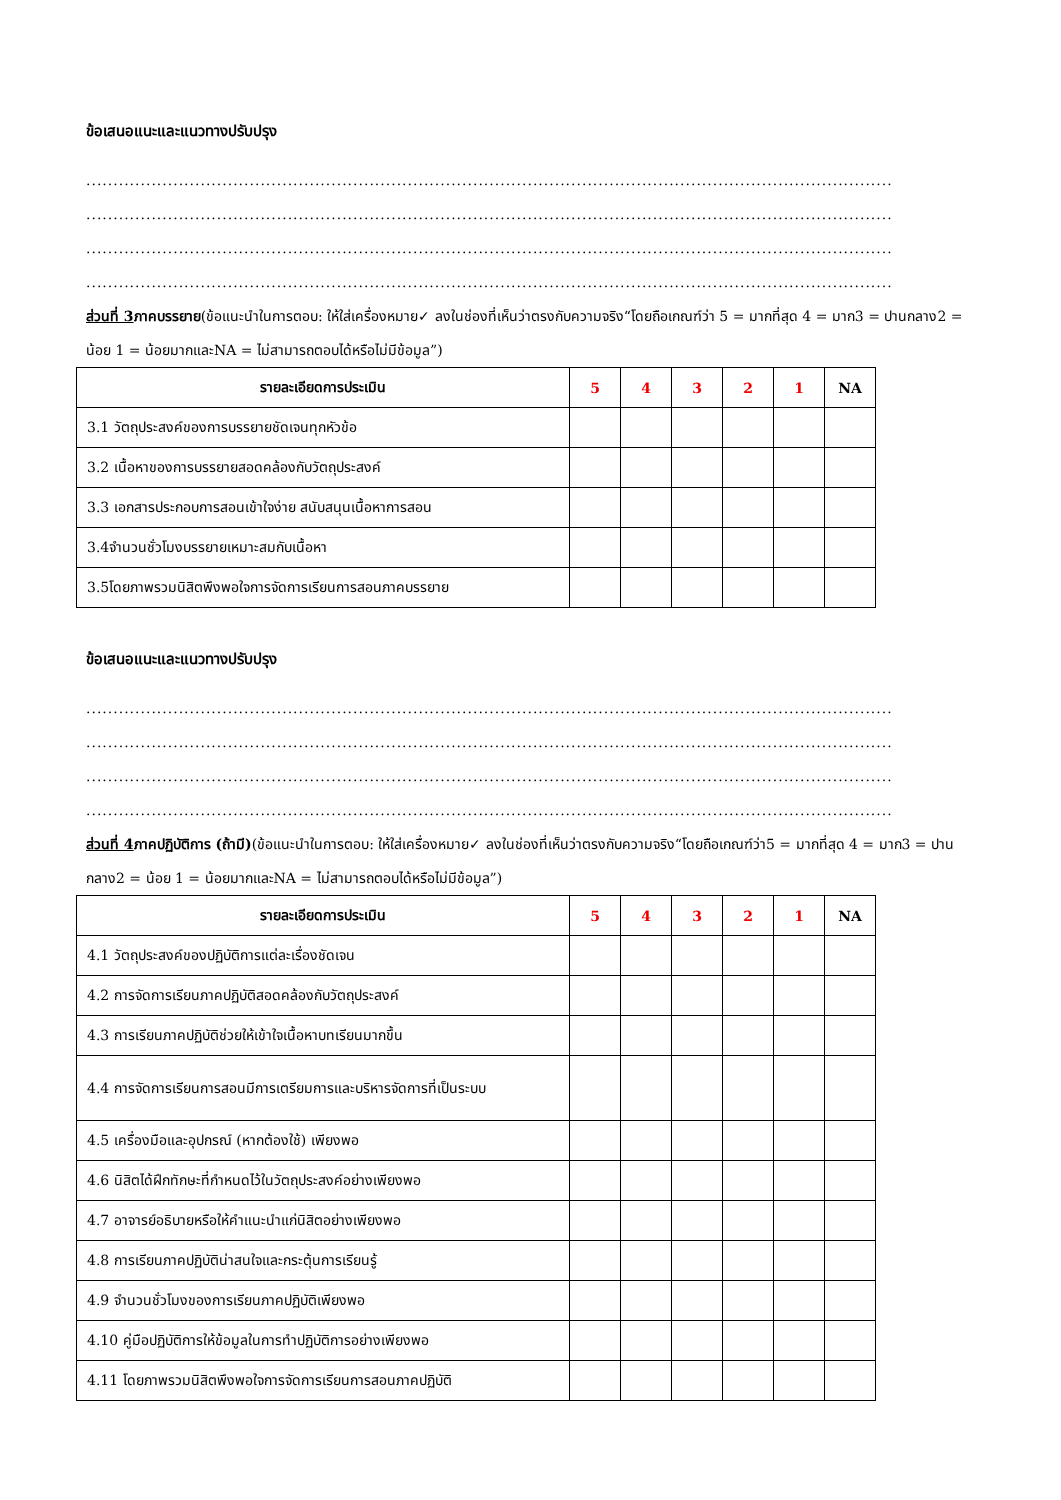ข้อเสนอแนะและแนวทางปรับปรุง
....................................................................................................................................................
....................................................................................................................................................
....................................................................................................................................................
....................................................................................................................................................
ส่วนที่ 3ภาคบรรยาย(ข้อแนะนำในการตอบ: ให้ใส่เครื่องหมาย✓ ลงในช่องที่เห็นว่าตรงกับความจริง“โดยถือเกณฑ์ว่า 5 = มากที่สุด 4 = มาก3 = ปานกลาง2 = น้อย 1 = น้อยมากและNA = ไม่สามารถตอบได้หรือไม่มีข้อมูล”)
| รายละเอียดการประเมิน | 5 | 4 | 3 | 2 | 1 | NA |
| --- | --- | --- | --- | --- | --- | --- |
| 3.1 วัตถุประสงค์ของการบรรยายชัดเจนทุกหัวข้อ | | | | | | |
| 3.2 เนื้อหาของการบรรยายสอดคล้องกับวัตถุประสงค์ | | | | | | |
| 3.3 เอกสารประกอบการสอนเข้าใจง่าย สนับสนุนเนื้อหาการสอน | | | | | | |
| 3.4จำนวนชั่วโมงบรรยายเหมาะสมกับเนื้อหา | | | | | | |
| 3.5โดยภาพรวมนิสิตพึงพอใจการจัดการเรียนการสอนภาคบรรยาย | | | | | | |
ข้อเสนอแนะและแนวทางปรับปรุง
....................................................................................................................................................
....................................................................................................................................................
....................................................................................................................................................
....................................................................................................................................................
ส่วนที่ 4ภาคปฏิบัติการ (ถ้ามี)(ข้อแนะนำในการตอบ: ให้ใส่เครื่องหมาย✓ ลงในช่องที่เห็นว่าตรงกับความจริง“โดยถือเกณฑ์ว่า5 = มากที่สุด 4 = มาก3 = ปานกลาง2 = น้อย 1 = น้อยมากและNA = ไม่สามารถตอบได้หรือไม่มีข้อมูล”)
| รายละเอียดการประเมิน | 5 | 4 | 3 | 2 | 1 | NA |
| --- | --- | --- | --- | --- | --- | --- |
| 4.1 วัตถุประสงค์ของปฏิบัติการแต่ละเรื่องชัดเจน | | | | | | |
| 4.2 การจัดการเรียนภาคปฏิบัติสอดคล้องกับวัตถุประสงค์ | | | | | | |
| 4.3 การเรียนภาคปฏิบัติช่วยให้เข้าใจเนื้อหาบทเรียนมากขึ้น | | | | | | |
| 4.4 การจัดการเรียนการสอนมีการเตรียมการและบริหารจัดการที่เป็นระบบ | | | | | | |
| 4.5 เครื่องมือและอุปกรณ์ (หากต้องใช้) เพียงพอ | | | | | | |
| 4.6 นิสิตได้ฝึกทักษะที่กำหนดไว้ในวัตถุประสงค์อย่างเพียงพอ | | | | | | |
| 4.7 อาจารย์อธิบายหรือให้คำแนะนำแก่นิสิตอย่างเพียงพอ | | | | | | |
| 4.8 การเรียนภาคปฏิบัติน่าสนใจและกระตุ้นการเรียนรู้ | | | | | | |
| 4.9 จำนวนชั่วโมงของการเรียนภาคปฏิบัติเพียงพอ | | | | | | |
| 4.10 คู่มือปฏิบัติการให้ข้อมูลในการทำปฏิบัติการอย่างเพียงพอ | | | | | | |
| 4.11 โดยภาพรวมนิสิตพึงพอใจการจัดการเรียนการสอนภาคปฏิบัติ | | | | | | |